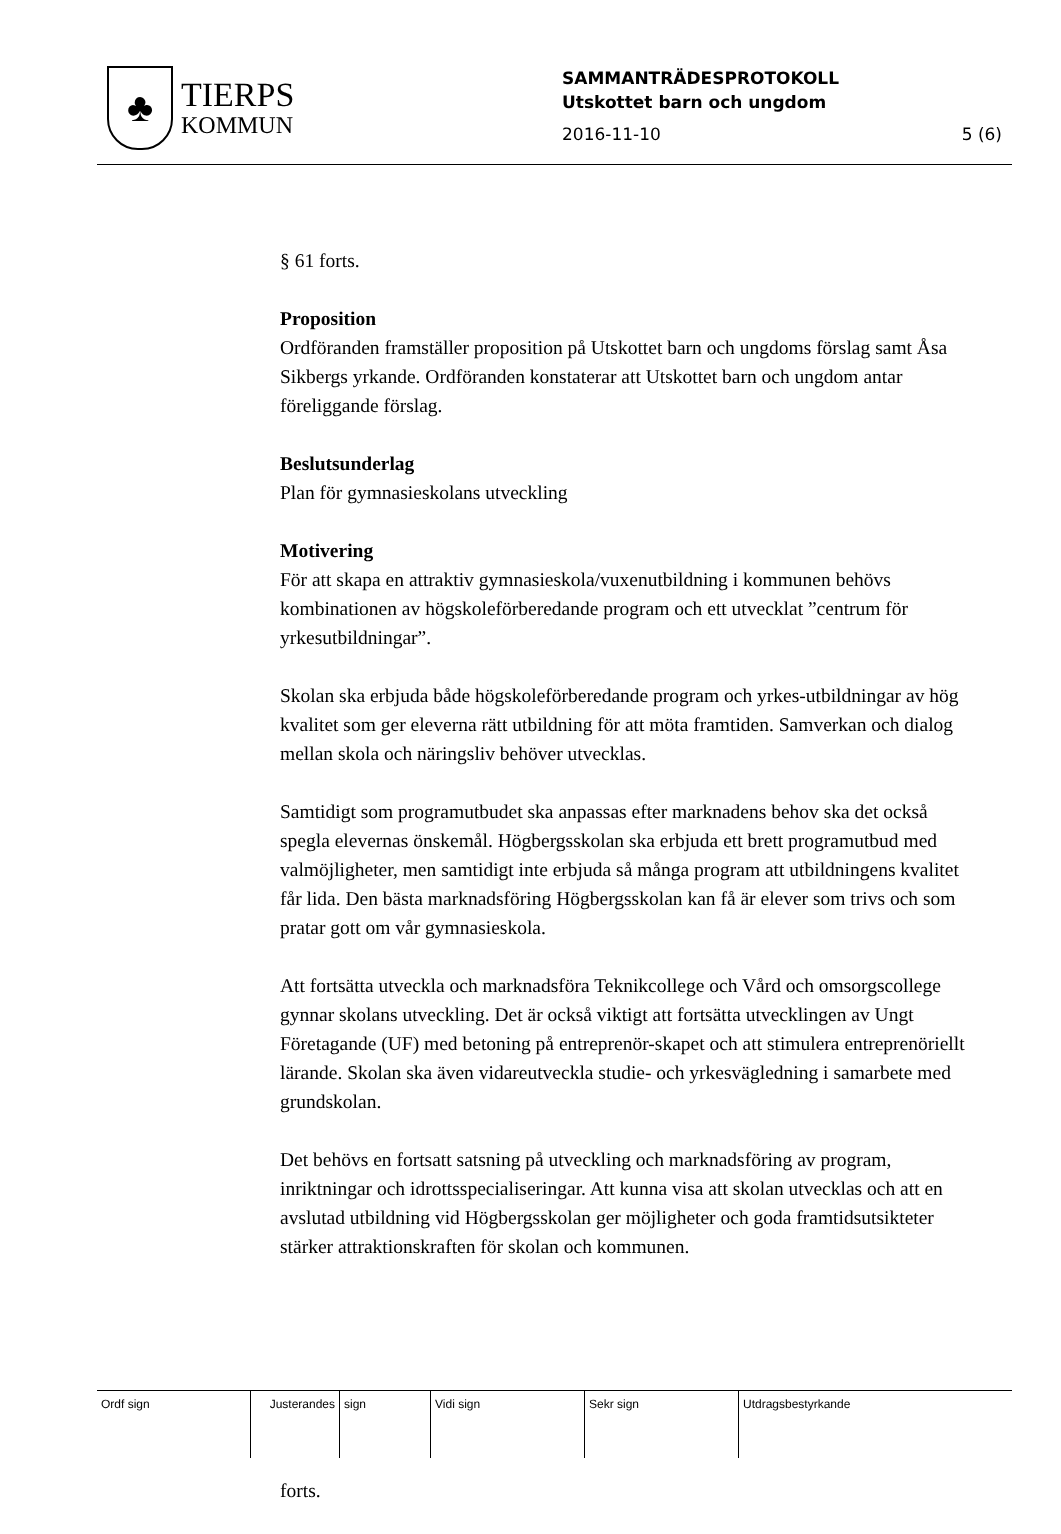♣
TIERPS
KOMMUN
SAMMANTRÄDESPROTOKOLL
Utskottet barn och ungdom
2016-11-10 5 (6)
§ 61 forts.
Proposition
Ordföranden framställer proposition på Utskottet barn och ungdoms förslag samt Åsa Sikbergs yrkande. Ordföranden konstaterar att Utskottet barn och ungdom antar föreliggande förslag.
Beslutsunderlag
Plan för gymnasieskolans utveckling
Motivering
För att skapa en attraktiv gymnasieskola/vuxenutbildning i kommunen behövs kombinationen av högskoleförberedande program och ett utvecklat ”centrum för yrkesutbildningar”.
Skolan ska erbjuda både högskoleförberedande program och yrkes-utbildningar av hög kvalitet som ger eleverna rätt utbildning för att möta framtiden. Samverkan och dialog mellan skola och näringsliv behöver utvecklas.
Samtidigt som programutbudet ska anpassas efter marknadens behov ska det också spegla elevernas önskemål. Högbergsskolan ska erbjuda ett brett programutbud med valmöjligheter, men samtidigt inte erbjuda så många program att utbildningens kvalitet får lida. Den bästa marknadsföring Högbergsskolan kan få är elever som trivs och som pratar gott om vår gymnasieskola.
Att fortsätta utveckla och marknadsföra Teknikcollege och Vård och omsorgscollege gynnar skolans utveckling. Det är också viktigt att fortsätta utvecklingen av Ungt Företagande (UF) med betoning på entreprenör-skapet och att stimulera entreprenöriellt lärande. Skolan ska även vidareutveckla studie- och yrkesvägledning i samarbete med grundskolan.
Det behövs en fortsatt satsning på utveckling och marknadsföring av program, inriktningar och idrottsspecialiseringar. Att kunna visa att skolan utvecklas och att en avslutad utbildning vid Högbergsskolan ger möjligheter och goda framtidsutsikteter stärker attraktionskraften för skolan och kommunen.
forts.
| Ordf sign | Justerandes | sign | Vidi sign | Sekr sign | Utdragsbestyrkande |